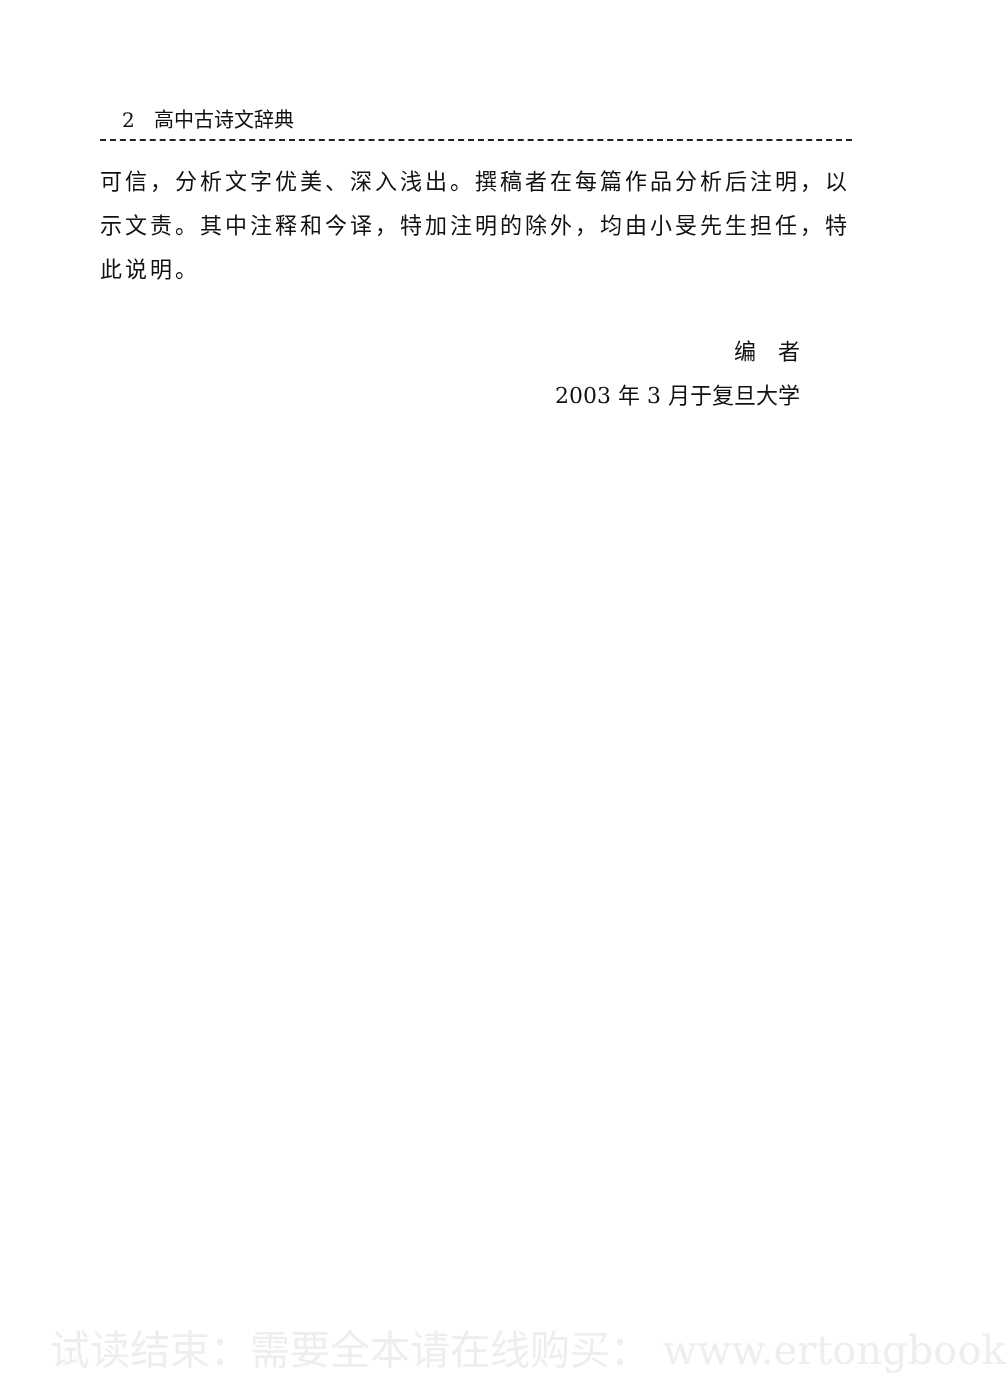2 高中古诗文辞典
可信，分析文字优美、深入浅出。撰稿者在每篇作品分析后注明，以示文责。其中注释和今译，特加注明的除外，均由小旻先生担任，特此说明。
编　者
2003 年 3 月于复旦大学
试读结束：需要全本请在线购买： www.ertongbook